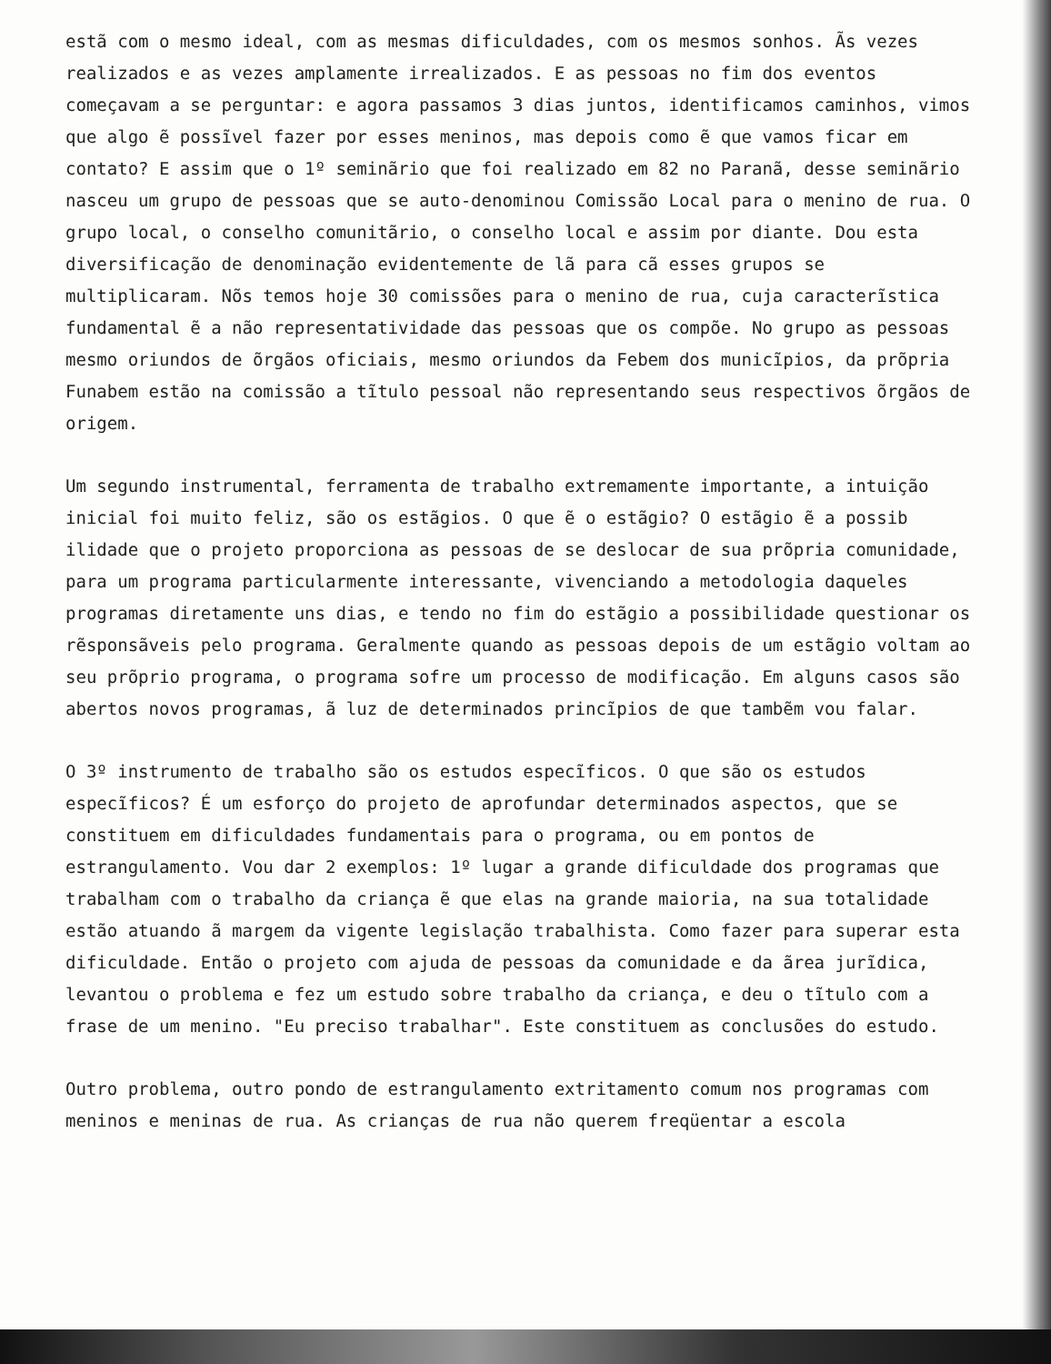estã com o mesmo ideal, com as mesmas dificuldades, com os mesmos sonhos. Ãs vezes realizados e as vezes amplamente irrealizados. E as pessoas no fim dos eventos começavam a se perguntar: e agora passamos 3 dias juntos, identificamos caminhos, vimos que algo ẽ possĩvel fazer por esses meninos, mas depois como ẽ que vamos ficar em contato? E assim que o 1º seminãrio que foi realizado em 82 no Paranã, desse seminãrio nasceu um grupo de pessoas que se auto-denominou Comissão Local para o menino de rua. O grupo local, o conselho comunitãrio, o conselho local e assim por diante. Dou esta diversificação de denominação evidentemente de lã para cã esses grupos se multiplicaram. Nõs temos hoje 30 comissões para o menino de rua, cuja caracterĩstica fundamental ẽ a não representatividade das pessoas que os compõe. No grupo as pessoas mesmo oriundos de õrgãos oficiais, mesmo oriundos da Febem dos municĩpios, da prõpria Funabem estão na comissão a tĩtulo pessoal não representando seus respectivos õrgãos de origem.
Um segundo instrumental, ferramenta de trabalho extremamente importante, a intuição inicial foi muito feliz, são os estãgios. O que ẽ o estãgio? O estãgio ẽ a possib ilidade que o projeto proporciona as pessoas de se deslocar de sua prõpria comunidade, para um programa particularmente interessante, vivenciando a metodologia daqueles programas diretamente uns dias, e tendo no fim do estãgio a possibilidade questionar os rẽsponsãveis pelo programa. Geralmente quando as pessoas depois de um estãgio voltam ao seu prõprio programa, o programa sofre um processo de modificação. Em alguns casos são abertos novos programas, ã luz de determinados princĩpios de que tambẽm vou falar.
O 3º instrumento de trabalho são os estudos especĩficos. O que são os estudos especĩficos? É um esforço do projeto de aprofundar determinados aspectos, que se constituem em dificuldades fundamentais para o programa, ou em pontos de estrangulamento. Vou dar 2 exemplos: 1º lugar a grande dificuldade dos programas que trabalham com o trabalho da criança ẽ que elas na grande maioria, na sua totalidade estão atuando ã margem da vigente legislação trabalhista. Como fazer para superar esta dificuldade. Então o projeto com ajuda de pessoas da comunidade e da ãrea jurĩdica, levantou o problema e fez um estudo sobre trabalho da criança, e deu o tĩtulo com a frase de um menino. "Eu preciso trabalhar". Este constituem as conclusões do estudo.
Outro problema, outro pondo de estrangulamento extritamento comum nos programas com meninos e meninas de rua. As crianças de rua não querem freqüentar a escola